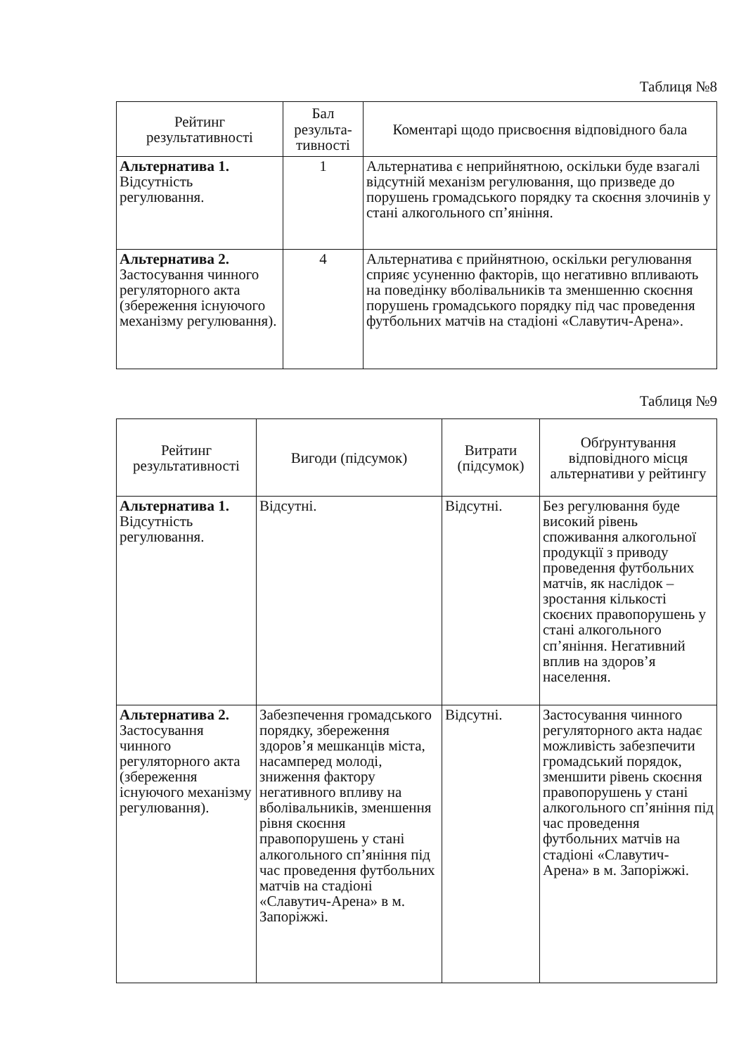Таблиця №8
| Рейтинг результативності | Бал результа-тивності | Коментарі щодо присвоєння відповідного бала |
| --- | --- | --- |
| Альтернатива 1. Відсутність регулювання. | 1 | Альтернатива є неприйнятною, оскільки буде взагалі відсутній механізм регулювання, що призведе до порушень громадського порядку та скоєння злочинів у стані алкогольного сп’яніння. |
| Альтернатива 2. Застосування чинного регуляторного акта (збереження існуючого механізму регулювання). | 4 | Альтернатива є прийнятною, оскільки регулювання сприяє усуненню факторів, що негативно впливають на поведінку вболівальників та зменшенню скоєння порушень громадського порядку під час проведення футбольних матчів на стадіоні «Славутич-Арена». |
Таблиця №9
| Рейтинг результативності | Вигоди (підсумок) | Витрати (підсумок) | Обґрунтування відповідного місця альтернативи у рейтингу |
| --- | --- | --- | --- |
| Альтернатива 1. Відсутність регулювання. | Відсутні. | Відсутні. | Без регулювання буде високий рівень споживання алкогольної продукції з приводу проведення футбольних матчів, як наслідок – зростання кількості скоєних правопорушень у стані алкогольного сп’яніння. Негативний вплив на здоров’я населення. |
| Альтернатива 2. Застосування чинного регуляторного акта (збереження існуючого механізму регулювання). | Забезпечення громадського порядку, збереження здоров’я мешканців міста, насамперед молоді, зниження фактору негативного впливу на вболівальників, зменшення рівня скоєння правопорушень у стані алкогольного сп’яніння під час проведення футбольних матчів на стадіоні «Славутич-Арена» в м. Запоріжжі. | Відсутні. | Застосування чинного регуляторного акта надає можливість забезпечити громадський порядок, зменшити рівень скоєння правопорушень у стані алкогольного сп’яніння під час проведення футбольних матчів на стадіоні «Славутич-Арена» в м. Запоріжжі. |